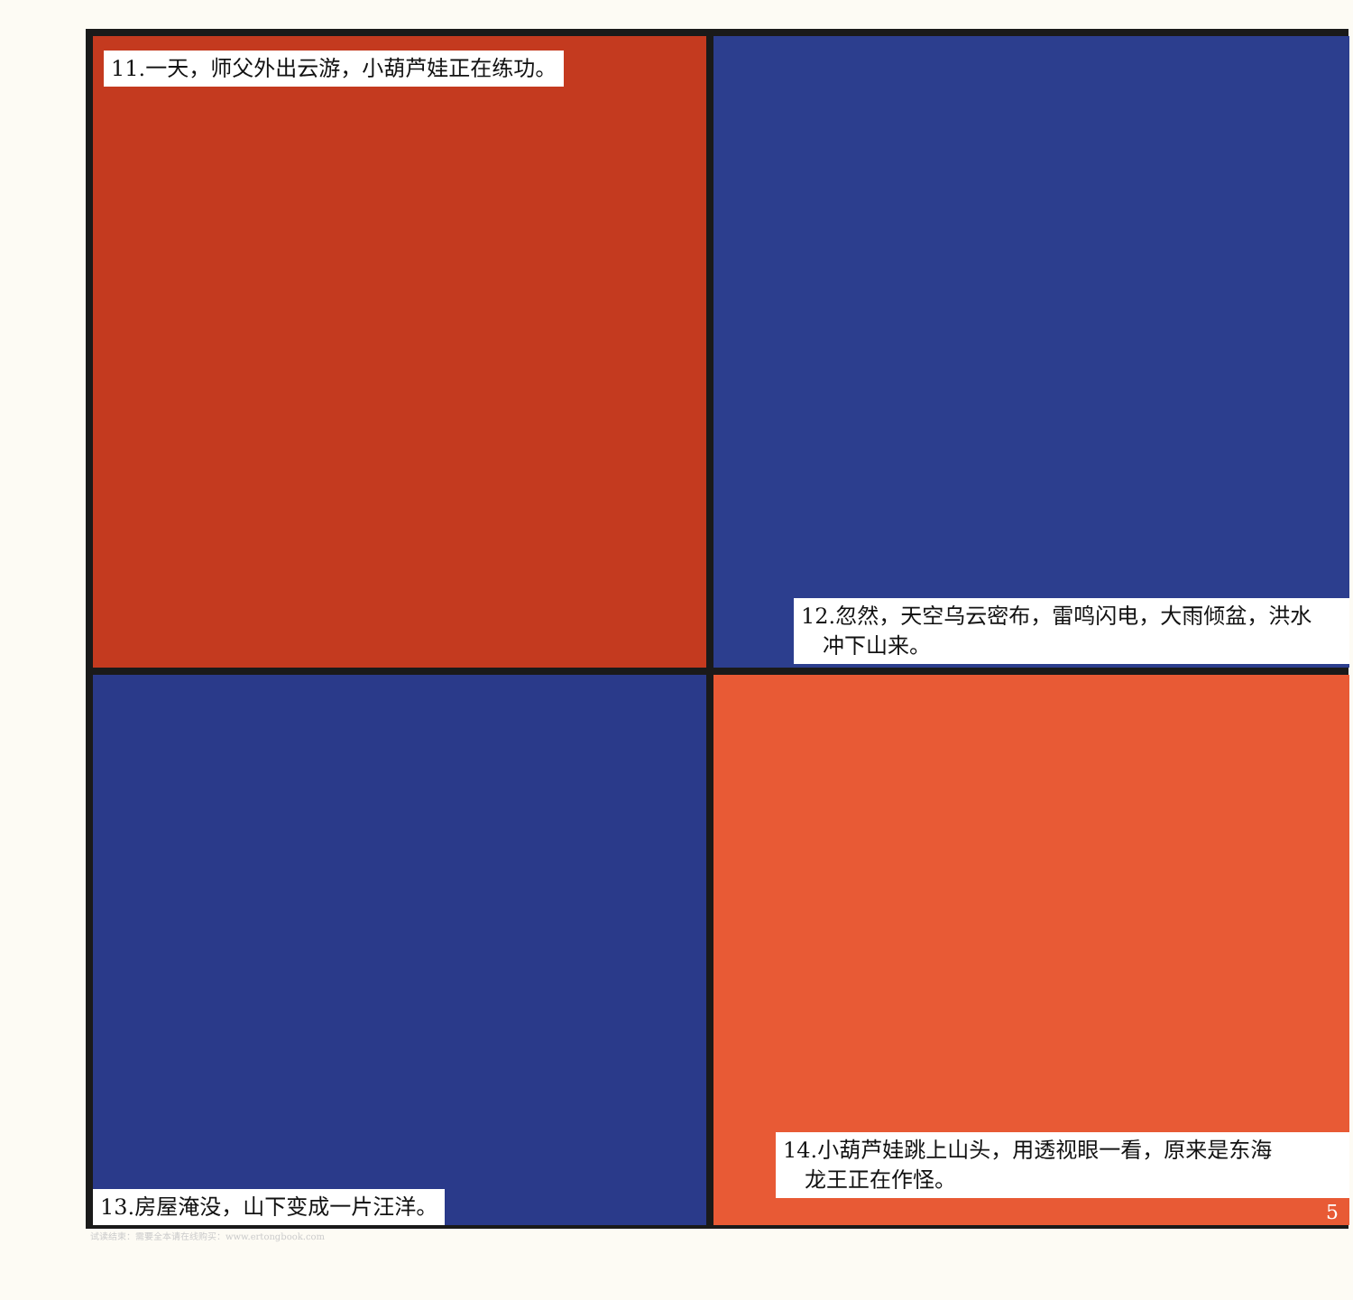11.一天，师父外出云游，小葫芦娃正在练功。
12.忽然，天空乌云密布，雷鸣闪电，大雨倾盆，洪水
　冲下山来。
13.房屋淹没，山下变成一片汪洋。
14.小葫芦娃跳上山头，用透视眼一看，原来是东海
　龙王正在作怪。
5
试读结束：需要全本请在线购买：www.ertongbook.com